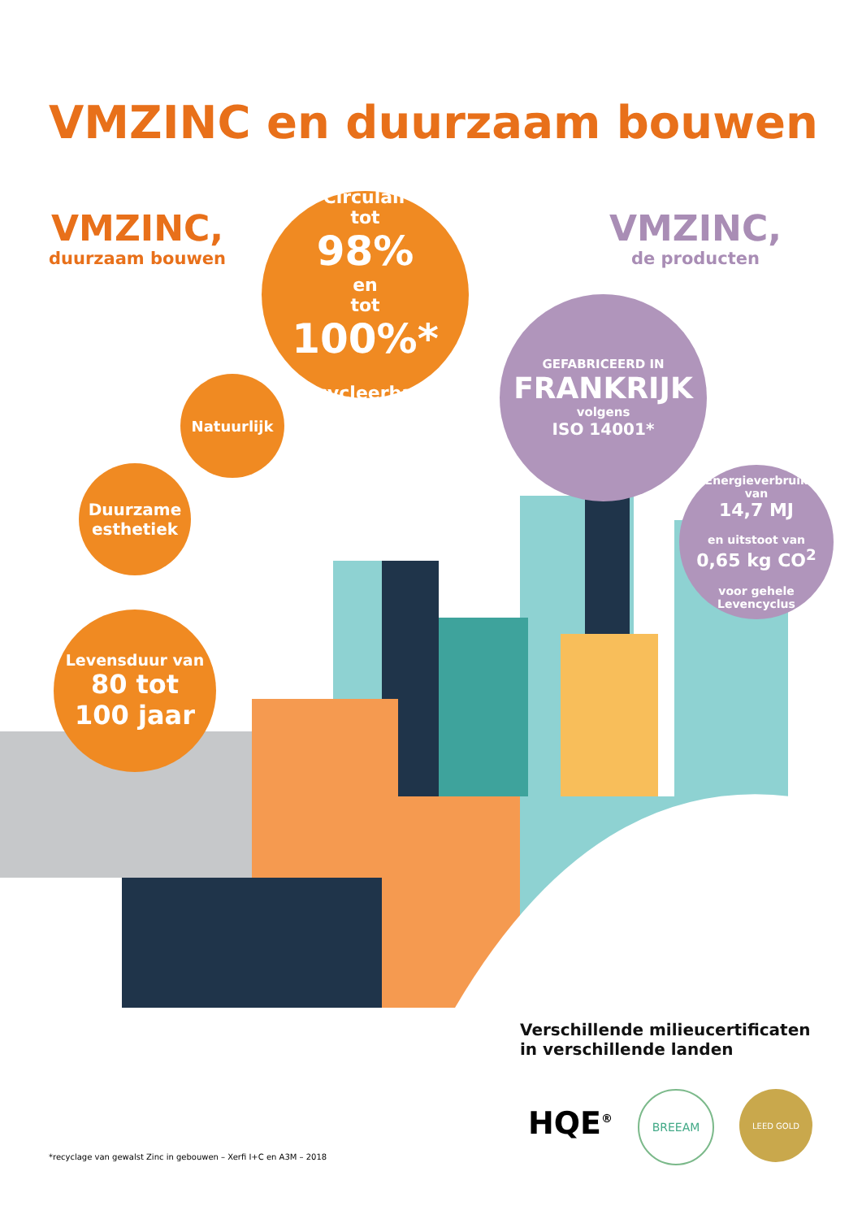VMZINC en duurzaam bouwen
VMZINC,
duurzaam bouwen
VMZINC,
de producten
Circulair
tot
98%
en
tot
100%*
recycleerbaar
Natuurlijk
Duurzame esthetiek
Levensduur van
80 tot
100 jaar
GEFABRICEERD IN
FRANKRIJK
volgens
ISO 14001*
Energieverbruik
van
14,7 MJ
en uitstoot van
0,65 kg CO<sup>2</sup>
voor gehele
Levencyclus
Verschillende milieucertificaten
in verschillende landen
HQE<sup>®</sup>
BREEAM LEED GOLD
*recyclage van gewalst Zinc in gebouwen – Xerfi I+C en A3M – 2018